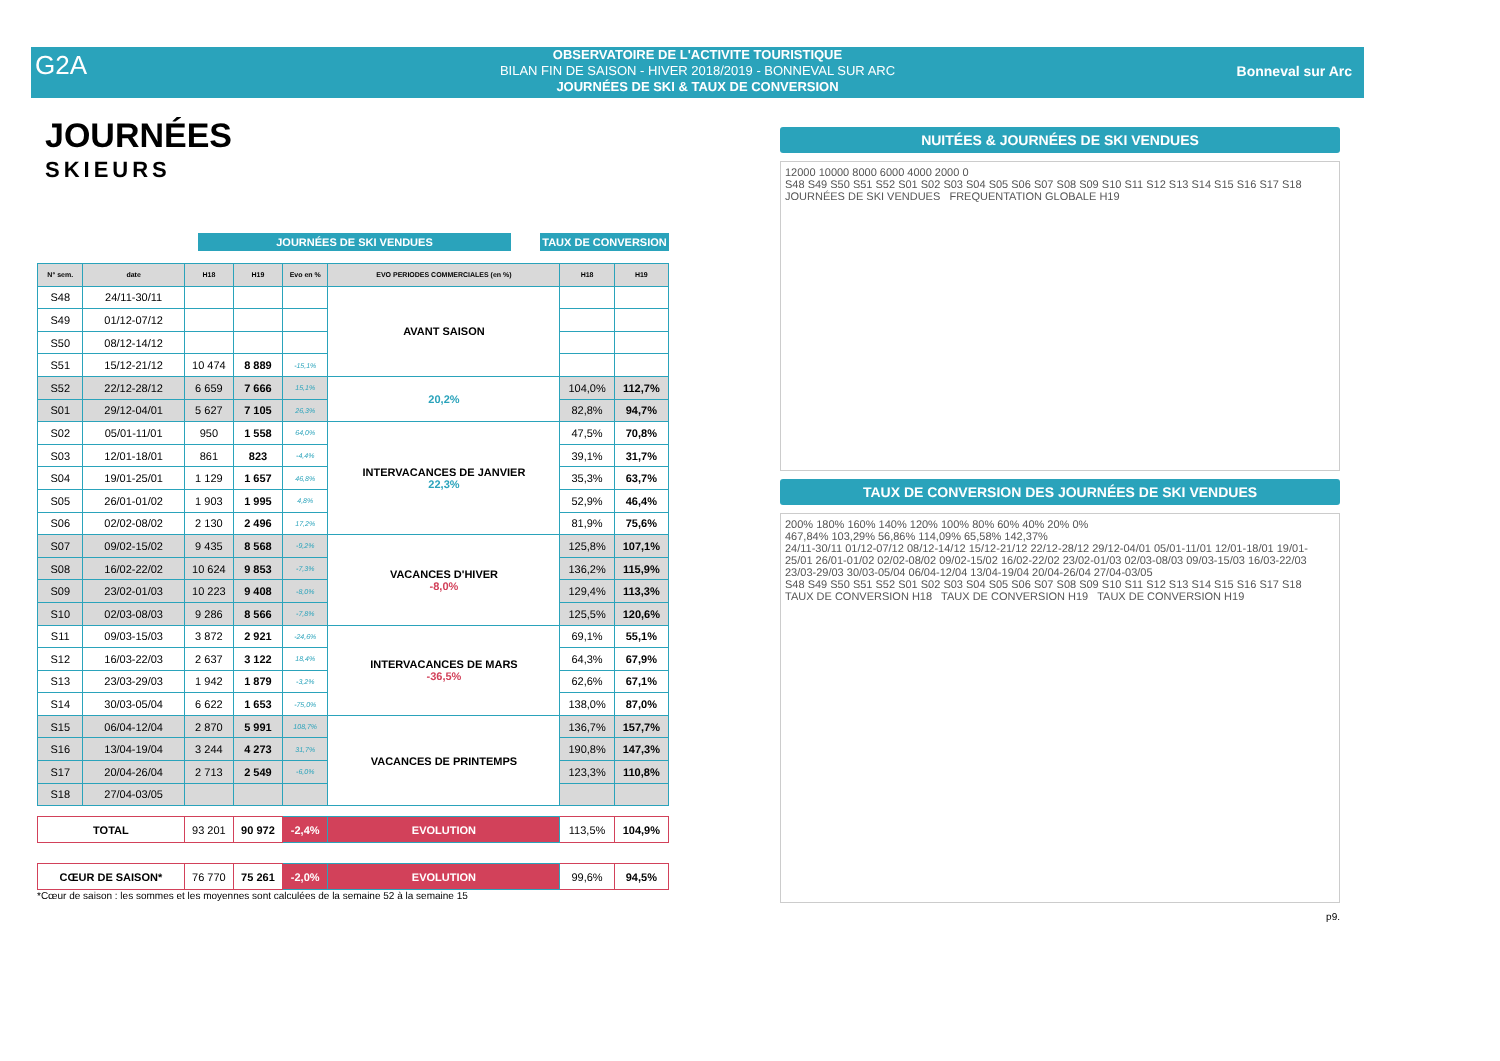G2A
OBSERVATOIRE DE L'ACTIVITE TOURISTIQUE
BILAN FIN DE SAISON - HIVER 2018/2019 - BONNEVAL SUR ARC
JOURNÉES DE SKI & TAUX DE CONVERSION
Bonneval sur Arc
JOURNÉES
SKIEURS
JOURNÉES DE SKI VENDUES TAUX DE CONVERSION
| N° sem. | date | H18 | H19 | Evo en % | EVO PERIODES COMMERCIALES (en %) | H18 | H19 |
| --- | --- | --- | --- | --- | --- | --- | --- |
| S48 | 24/11-30/11 | | | | AVANT SAISON | | |
| S49 | 01/12-07/12 | | | | | | |
| S50 | 08/12-14/12 | | | | | | |
| S51 | 15/12-21/12 | 10 474 | 8 889 | -15,1% | | | |
| S52 | 22/12-28/12 | 6 659 | 7 666 | 15,1% | 20,2% | 104,0% | 112,7% |
| S01 | 29/12-04/01 | 5 627 | 7 105 | 26,3% | | 82,8% | 94,7% |
| S02 | 05/01-11/01 | 950 | 1 558 | 64,0% | INTERVACANCES DE JANVIER 22,3% | 47,5% | 70,8% |
| S03 | 12/01-18/01 | 861 | 823 | -4,4% | | 39,1% | 31,7% |
| S04 | 19/01-25/01 | 1 129 | 1 657 | 46,8% | | 35,3% | 63,7% |
| S05 | 26/01-01/02 | 1 903 | 1 995 | 4,8% | | 52,9% | 46,4% |
| S06 | 02/02-08/02 | 2 130 | 2 496 | 17,2% | | 81,9% | 75,6% |
| S07 | 09/02-15/02 | 9 435 | 8 568 | -9,2% | VACANCES D'HIVER -8,0% | 125,8% | 107,1% |
| S08 | 16/02-22/02 | 10 624 | 9 853 | -7,3% | | 136,2% | 115,9% |
| S09 | 23/02-01/03 | 10 223 | 9 408 | -8,0% | | 129,4% | 113,3% |
| S10 | 02/03-08/03 | 9 286 | 8 566 | -7,8% | | 125,5% | 120,6% |
| S11 | 09/03-15/03 | 3 872 | 2 921 | -24,6% | INTERVACANCES DE MARS -36,5% | 69,1% | 55,1% |
| S12 | 16/03-22/03 | 2 637 | 3 122 | 18,4% | | 64,3% | 67,9% |
| S13 | 23/03-29/03 | 1 942 | 1 879 | -3,2% | | 62,6% | 67,1% |
| S14 | 30/03-05/04 | 6 622 | 1 653 | -75,0% | | 138,0% | 87,0% |
| S15 | 06/04-12/04 | 2 870 | 5 991 | 108,7% | VACANCES DE PRINTEMPS | 136,7% | 157,7% |
| S16 | 13/04-19/04 | 3 244 | 4 273 | 31,7% | | 190,8% | 147,3% |
| S17 | 20/04-26/04 | 2 713 | 2 549 | -6,0% | | 123,3% | 110,8% |
| S18 | 27/04-03/05 | | | | | | |
| TOTAL | | 93 201 | 90 972 | -2,4% | EVOLUTION | 113,5% | 104,9% |
| CŒUR DE SAISON* | | 76 770 | 75 261 | -2,0% | EVOLUTION | 99,6% | 94,5% |
*Cœur de saison : les sommes et les moyennes sont calculées de la semaine 52 à la semaine 15
NUITÉES & JOURNÉES DE SKI VENDUES
12000 10000 8000 6000 4000 2000 0
S48 S49 S50 S51 S52 S01 S02 S03 S04 S05 S06 S07 S08 S09 S10 S11 S12 S13 S14 S15 S16 S17 S18
JOURNÉES DE SKI VENDUES FREQUENTATION GLOBALE H19
TAUX DE CONVERSION DES JOURNÉES DE SKI VENDUES
200% 180% 160% 140% 120% 100% 80% 60% 40% 20% 0%
467,84% 103,29% 56,86% 114,09% 65,58% 142,37%
24/11-30/11 01/12-07/12 08/12-14/12 15/12-21/12 22/12-28/12 29/12-04/01 05/01-11/01 12/01-18/01 19/01-25/01 26/01-01/02 02/02-08/02 09/02-15/02 16/02-22/02 23/02-01/03 02/03-08/03 09/03-15/03 16/03-22/03 23/03-29/03 30/03-05/04 06/04-12/04 13/04-19/04 20/04-26/04 27/04-03/05
S48 S49 S50 S51 S52 S01 S02 S03 S04 S05 S06 S07 S08 S09 S10 S11 S12 S13 S14 S15 S16 S17 S18
TAUX DE CONVERSION H18 TAUX DE CONVERSION H19 TAUX DE CONVERSION H19
p9.